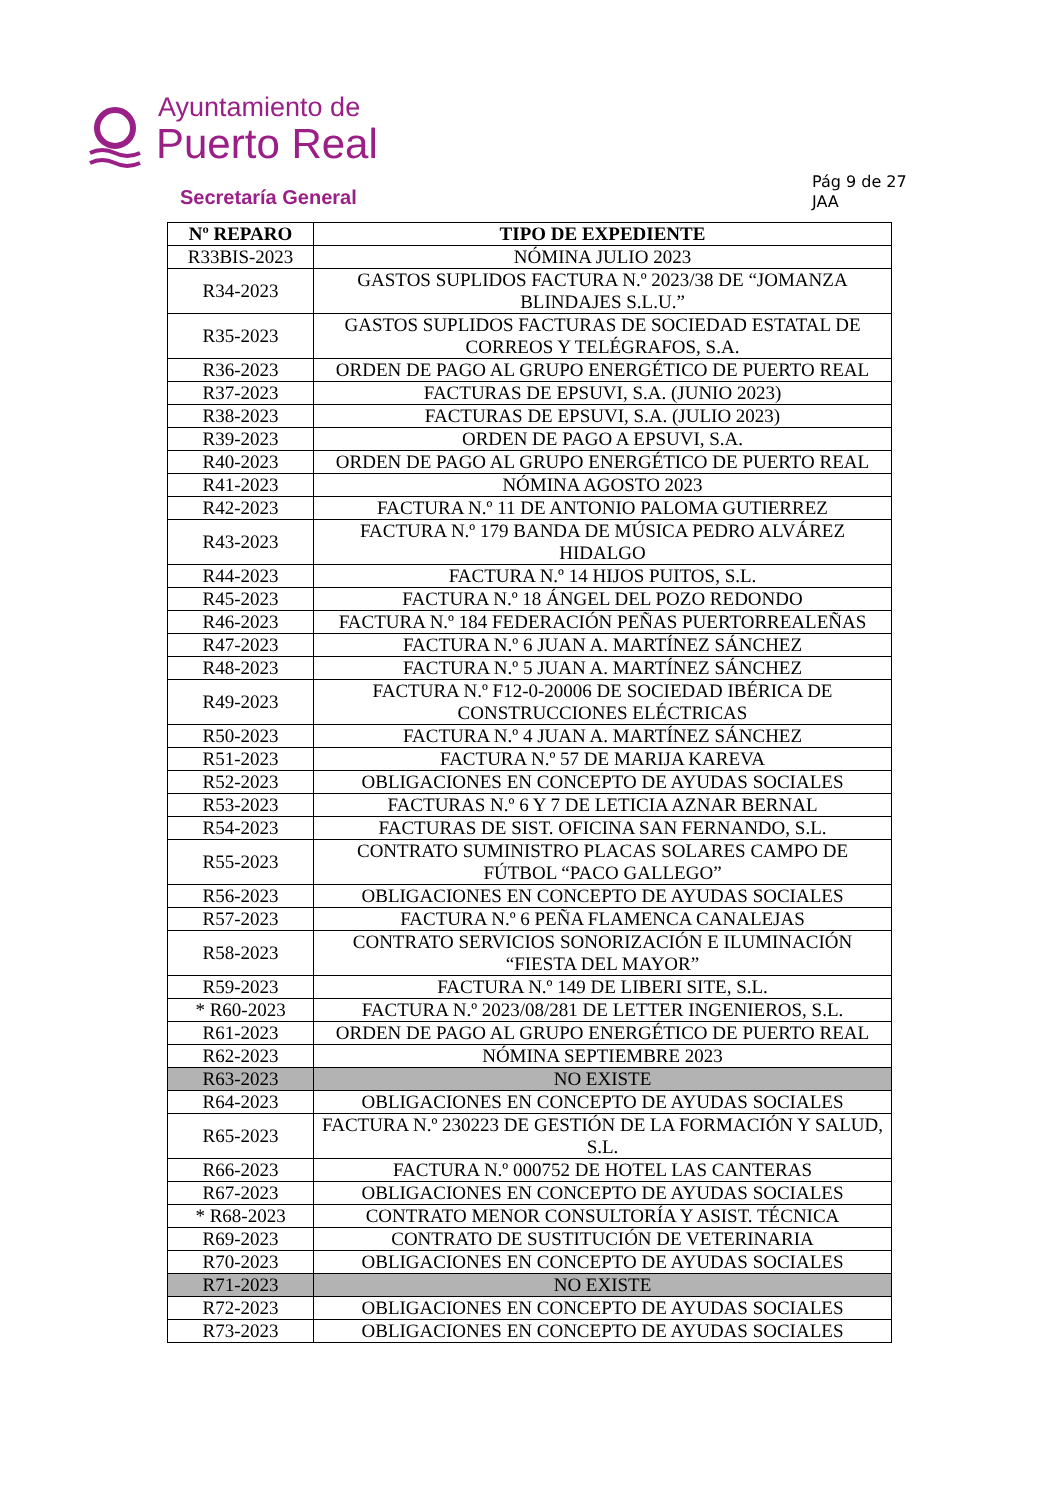Ayuntamiento de
Puerto Real
Secretaría General
Pág 9 de 27
JAA
| Nº REPARO | TIPO DE EXPEDIENTE |
| --- | --- |
| R33BIS-2023 | NÓMINA JULIO 2023 |
| R34-2023 | GASTOS SUPLIDOS FACTURA N.º 2023/38 DE “JOMANZA BLINDAJES S.L.U.” |
| R35-2023 | GASTOS SUPLIDOS FACTURAS DE SOCIEDAD ESTATAL DE CORREOS Y TELÉGRAFOS, S.A. |
| R36-2023 | ORDEN DE PAGO AL GRUPO ENERGÉTICO DE PUERTO REAL |
| R37-2023 | FACTURAS DE EPSUVI, S.A. (JUNIO 2023) |
| R38-2023 | FACTURAS DE EPSUVI, S.A. (JULIO 2023) |
| R39-2023 | ORDEN DE PAGO A EPSUVI, S.A. |
| R40-2023 | ORDEN DE PAGO AL GRUPO ENERGÉTICO DE PUERTO REAL |
| R41-2023 | NÓMINA AGOSTO 2023 |
| R42-2023 | FACTURA N.º 11 DE ANTONIO PALOMA GUTIERREZ |
| R43-2023 | FACTURA N.º 179 BANDA DE MÚSICA PEDRO ALVÁREZ HIDALGO |
| R44-2023 | FACTURA N.º 14 HIJOS PUITOS, S.L. |
| R45-2023 | FACTURA N.º 18 ÁNGEL DEL POZO REDONDO |
| R46-2023 | FACTURA N.º 184 FEDERACIÓN PEÑAS PUERTORREALEÑAS |
| R47-2023 | FACTURA N.º 6 JUAN A. MARTÍNEZ SÁNCHEZ |
| R48-2023 | FACTURA N.º 5 JUAN A. MARTÍNEZ SÁNCHEZ |
| R49-2023 | FACTURA N.º F12-0-20006 DE SOCIEDAD IBÉRICA DE CONSTRUCCIONES ELÉCTRICAS |
| R50-2023 | FACTURA N.º 4 JUAN A. MARTÍNEZ SÁNCHEZ |
| R51-2023 | FACTURA N.º 57 DE MARIJA KAREVA |
| R52-2023 | OBLIGACIONES EN CONCEPTO DE AYUDAS SOCIALES |
| R53-2023 | FACTURAS N.º 6 Y 7 DE LETICIA AZNAR BERNAL |
| R54-2023 | FACTURAS DE SIST. OFICINA SAN FERNANDO, S.L. |
| R55-2023 | CONTRATO SUMINISTRO PLACAS SOLARES CAMPO DE FÚTBOL “PACO GALLEGO” |
| R56-2023 | OBLIGACIONES EN CONCEPTO DE AYUDAS SOCIALES |
| R57-2023 | FACTURA N.º 6 PEÑA FLAMENCA CANALEJAS |
| R58-2023 | CONTRATO SERVICIOS SONORIZACIÓN E ILUMINACIÓN “FIESTA DEL MAYOR” |
| R59-2023 | FACTURA N.º 149 DE LIBERI SITE, S.L. |
| * R60-2023 | FACTURA N.º 2023/08/281 DE LETTER INGENIEROS, S.L. |
| R61-2023 | ORDEN DE PAGO AL GRUPO ENERGÉTICO DE PUERTO REAL |
| R62-2023 | NÓMINA SEPTIEMBRE 2023 |
| R63-2023 | NO EXISTE |
| R64-2023 | OBLIGACIONES EN CONCEPTO DE AYUDAS SOCIALES |
| R65-2023 | FACTURA N.º 230223 DE GESTIÓN DE LA FORMACIÓN Y SALUD, S.L. |
| R66-2023 | FACTURA N.º 000752 DE HOTEL LAS CANTERAS |
| R67-2023 | OBLIGACIONES EN CONCEPTO DE AYUDAS SOCIALES |
| * R68-2023 | CONTRATO MENOR CONSULTORÍA Y ASIST. TÉCNICA |
| R69-2023 | CONTRATO DE SUSTITUCIÓN DE VETERINARIA |
| R70-2023 | OBLIGACIONES EN CONCEPTO DE AYUDAS SOCIALES |
| R71-2023 | NO EXISTE |
| R72-2023 | OBLIGACIONES EN CONCEPTO DE AYUDAS SOCIALES |
| R73-2023 | OBLIGACIONES EN CONCEPTO DE AYUDAS SOCIALES |